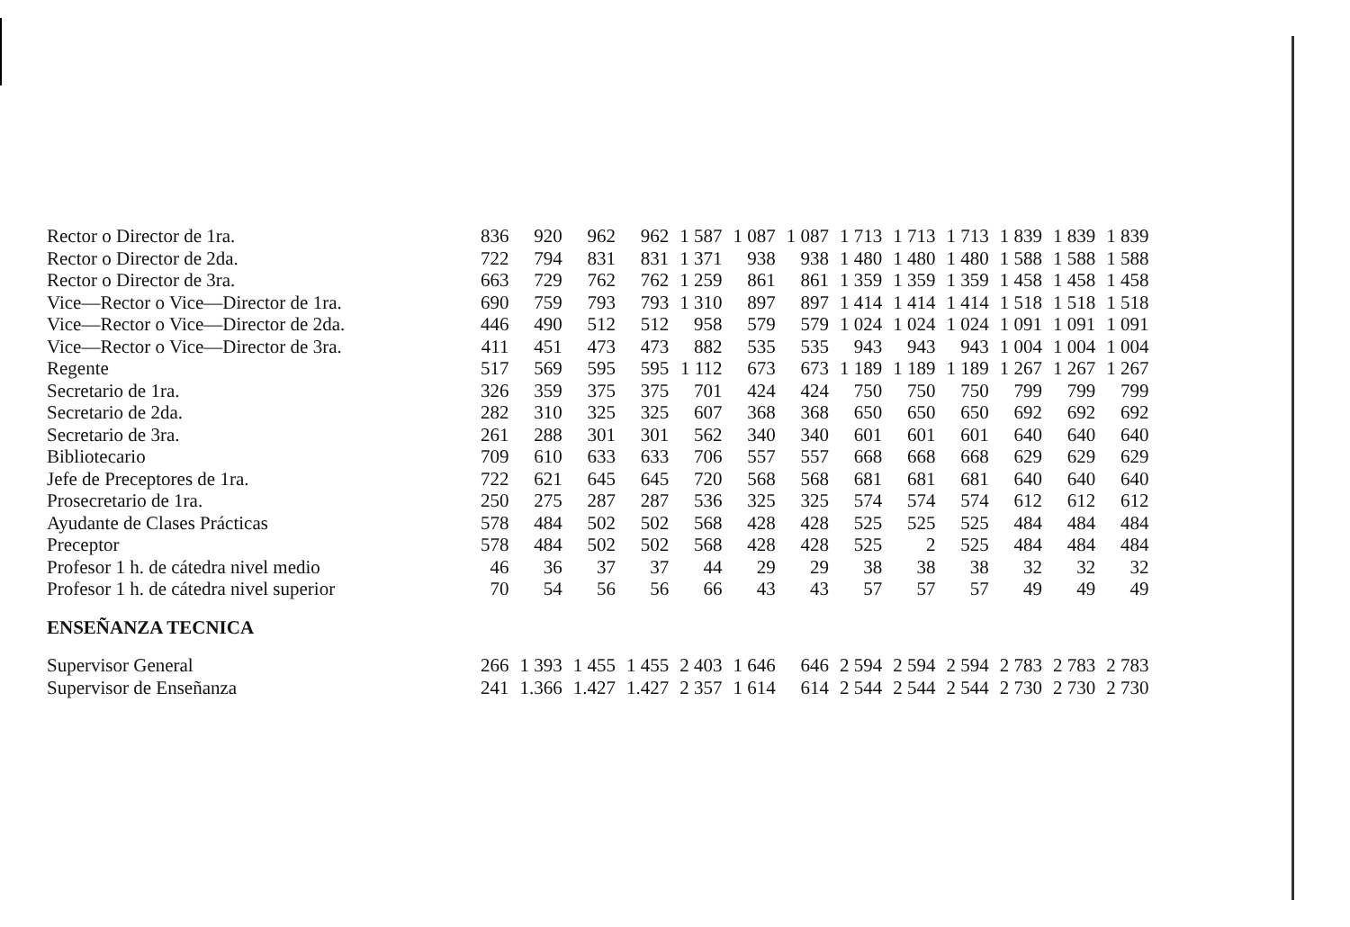| Rector o Director de 1ra. | 836 | 920 | 962 | 962 | 1 587 | 1 087 | 1 087 | 1 713 | 1 713 | 1 713 | 1 839 | 1 839 | 1 839 |
| Rector o Director de 2da. | 722 | 794 | 831 | 831 | 1 371 | 938 | 938 | 1 480 | 1 480 | 1 480 | 1 588 | 1 588 | 1 588 |
| Rector o Director de 3ra. | 663 | 729 | 762 | 762 | 1 259 | 861 | 861 | 1 359 | 1 359 | 1 359 | 1 458 | 1 458 | 1 458 |
| Vice—Rector o Vice—Director de 1ra. | 690 | 759 | 793 | 793 | 1 310 | 897 | 897 | 1 414 | 1 414 | 1 414 | 1 518 | 1 518 | 1 518 |
| Vice—Rector o Vice—Director de 2da. | 446 | 490 | 512 | 512 | 958 | 579 | 579 | 1 024 | 1 024 | 1 024 | 1 091 | 1 091 | 1 091 |
| Vice—Rector o Vice—Director de 3ra. | 411 | 451 | 473 | 473 | 882 | 535 | 535 | 943 | 943 | 943 | 1 004 | 1 004 | 1 004 |
| Regente | 517 | 569 | 595 | 595 | 1 112 | 673 | 673 | 1 189 | 1 189 | 1 189 | 1 267 | 1 267 | 1 267 |
| Secretario de 1ra. | 326 | 359 | 375 | 375 | 701 | 424 | 424 | 750 | 750 | 750 | 799 | 799 | 799 |
| Secretario de 2da. | 282 | 310 | 325 | 325 | 607 | 368 | 368 | 650 | 650 | 650 | 692 | 692 | 692 |
| Secretario de 3ra. | 261 | 288 | 301 | 301 | 562 | 340 | 340 | 601 | 601 | 601 | 640 | 640 | 640 |
| Bibliotecario | 709 | 610 | 633 | 633 | 706 | 557 | 557 | 668 | 668 | 668 | 629 | 629 | 629 |
| Jefe de Preceptores de 1ra. | 722 | 621 | 645 | 645 | 720 | 568 | 568 | 681 | 681 | 681 | 640 | 640 | 640 |
| Prosecretario de 1ra. | 250 | 275 | 287 | 287 | 536 | 325 | 325 | 574 | 574 | 574 | 612 | 612 | 612 |
| Ayudante de Clases Prácticas | 578 | 484 | 502 | 502 | 568 | 428 | 428 | 525 | 525 | 525 | 484 | 484 | 484 |
| Preceptor | 578 | 484 | 502 | 502 | 568 | 428 | 428 | 525 | 2 | 525 | 484 | 484 | 484 |
| Profesor 1 h. de cátedra nivel medio | 46 | 36 | 37 | 37 | 44 | 29 | 29 | 38 | 38 | 38 | 32 | 32 | 32 |
| Profesor 1 h. de cátedra nivel superior | 70 | 54 | 56 | 56 | 66 | 43 | 43 | 57 | 57 | 57 | 49 | 49 | 49 |
| ENSEÑANZA TECNICA | | | | | | | | | | | | | |
| Supervisor General | 266 | 1 393 | 1 455 | 1 455 | 2 403 | 1 646 | 646 | 2 594 | 2 594 | 2 594 | 2 783 | 2 783 | 2 783 |
| Supervisor de Enseñanza | 241 | 1.366 | 1.427 | 1.427 | 2 357 | 1 614 | 614 | 2 544 | 2 544 | 2 544 | 2 730 | 2 730 | 2 730 |